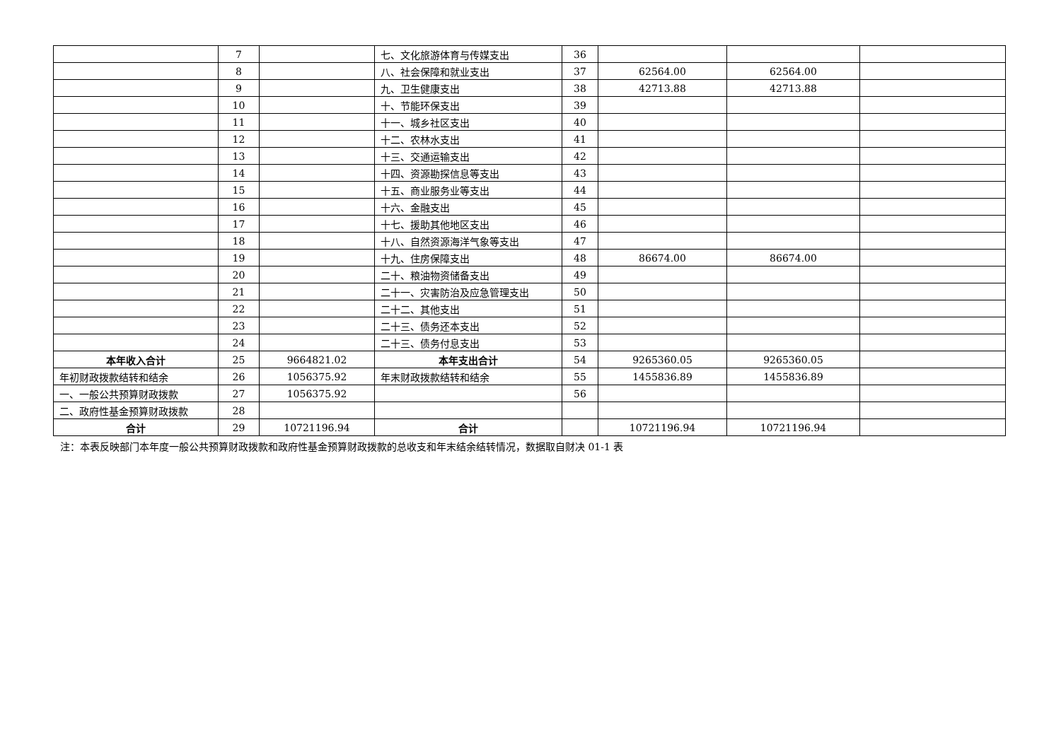| | 7 | | 七、文化旅游体育与传媒支出 | 36 | | | |
| | 8 | | 八、社会保障和就业支出 | 37 | 62564.00 | 62564.00 | |
| | 9 | | 九、卫生健康支出 | 38 | 42713.88 | 42713.88 | |
| | 10 | | 十、节能环保支出 | 39 | | | |
| | 11 | | 十一、城乡社区支出 | 40 | | | |
| | 12 | | 十二、农林水支出 | 41 | | | |
| | 13 | | 十三、交通运输支出 | 42 | | | |
| | 14 | | 十四、资源勘探信息等支出 | 43 | | | |
| | 15 | | 十五、商业服务业等支出 | 44 | | | |
| | 16 | | 十六、金融支出 | 45 | | | |
| | 17 | | 十七、援助其他地区支出 | 46 | | | |
| | 18 | | 十八、自然资源海洋气象等支出 | 47 | | | |
| | 19 | | 十九、住房保障支出 | 48 | 86674.00 | 86674.00 | |
| | 20 | | 二十、粮油物资储备支出 | 49 | | | |
| | 21 | | 二十一、灾害防治及应急管理支出 | 50 | | | |
| | 22 | | 二十二、其他支出 | 51 | | | |
| | 23 | | 二十三、债务还本支出 | 52 | | | |
| | 24 | | 二十三、债务付息支出 | 53 | | | |
| 本年收入合计 | 25 | 9664821.02 | 本年支出合计 | 54 | 9265360.05 | 9265360.05 | |
| 年初财政拨款结转和结余 | 26 | 1056375.92 | 年末财政拨款结转和结余 | 55 | 1455836.89 | 1455836.89 | |
| 一、一般公共预算财政拨款 | 27 | 1056375.92 | | 56 | | | |
| 二、政府性基金预算财政拨款 | 28 | | | | | | |
| 合计 | 29 | 10721196.94 | 合计 | | 10721196.94 | 10721196.94 | |
注：本表反映部门本年度一般公共预算财政拨款和政府性基金预算财政拨款的总收支和年末结余结转情况，数据取自财决 01-1 表